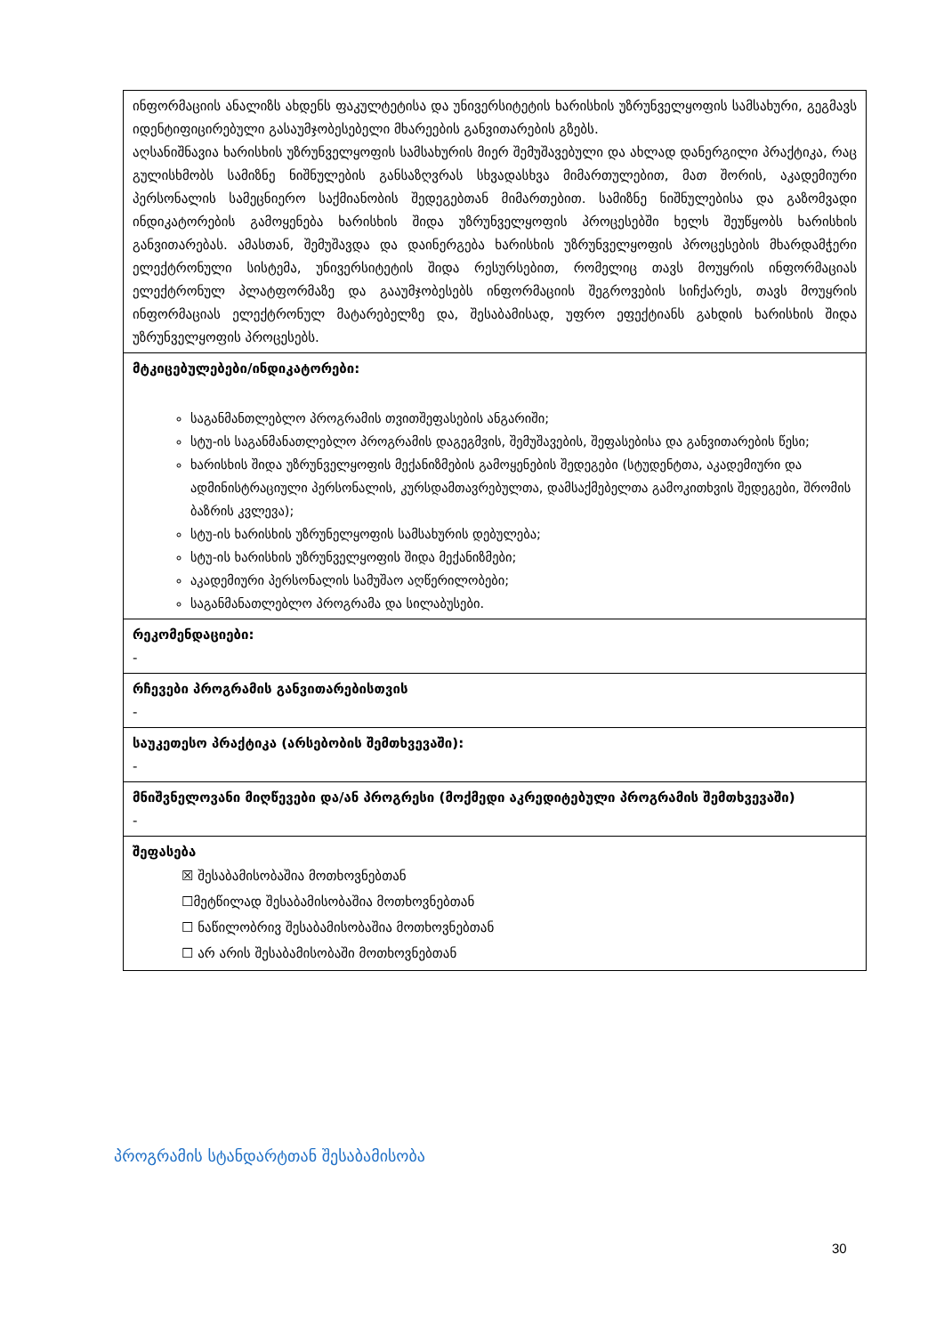| ინფორმაციის ანალიზს ახდენს ფაკულტეტისა და უნივერსიტეტის ხარისხის უზრუნველყოფის სამსახური, გეგმავს იდენტიფიცირებული გასაუმჯობესებელი მხარეების განვითარების გზებს. აღსანიშნავია ხარისხის უზრუნველყოფის სამსახურის მიერ შემუშავებული და ახლად დანერგილი პრაქტიკა, რაც გულისხმობს სამიზნე ნიშნულების განსაზღვრას სხვადასხვა მიმართულებით, მათ შორის, აკადემიური პერსონალის სამეცნიერო საქმიანობის შედეგებთან მიმართებით. სამიზნე ნიშნულებისა და გაზომვადი ინდიკატორების გამოყენება ხარისხის შიდა უზრუნველყოფის პროცესებში ხელს შეუწყობს ხარისხის განვითარებას. ამასთან, შემუშავდა და დაინერგება ხარისხის უზრუნველყოფის პროცესების მხარდამჭერი ელექტრონული სისტემა, უნივერსიტეტის შიდა რესურსებით, რომელიც თავს მოუყრის ინფორმაციას ელექტრონულ პლატფორმაზე და გააუმჯობესებს ინფორმაციის შეგროვების სიჩქარეს, თავს მოუყრის ინფორმაციას ელექტრონულ მატარებელზე და, შესაბამისად, უფრო ეფექტიანს გახდის ხარისხის შიდა უზრუნველყოფის პროცესებს. |
| მტკიცებულებები/ინდიკატორები: საგანმანთლებლო პროგრამის თვითშეფასების ანგარიში; სტუ-ის საგანმანათლებლო პროგრამის დაგეგმვის, შემუშავების, შეფასებისა და განვითარების წესი; ხარისხის შიდა უზრუნველყოფის მექანიზმების გამოყენების შედეგები (სტუდენტთა, აკადემიური და ადმინისტრაციული პერსონალის, კურსდამთავრებულთა, დამსაქმებელთა გამოკითხვის შედეგები, შრომის ბაზრის კვლევა); სტუ-ის ხარისხის უზრუნელყოფის სამსახურის დებულება; სტუ-ის ხარისხის უზრუნველყოფის შიდა მექანიზმები; აკადემიური პერსონალის სამუშაო აღწერილობები; საგანმანათლებლო პროგრამა და სილაბუსები. |
| რეკომენდაციები: - |
| რჩევები პროგრამის განვითარებისთვის - |
| საუკეთესო პრაქტიკა (არსებობის შემთხვევაში): - |
| მნიშვნელოვანი მიღწევები და/ან პროგრესი (მოქმედი აკრედიტებული პროგრამის შემთხვევაში) - |
| შეფასება ☒ შესაბამისობაშია მოთხოვნებთან ☐მეტწილად შესაბამისობაშია მოთხოვნებთან ☐ ნაწილობრივ შესაბამისობაშია მოთხოვნებთან ☐ არ არის შესაბამისობაში მოთხოვნებთან |
პროგრამის სტანდარტთან შესაბამისობა
30